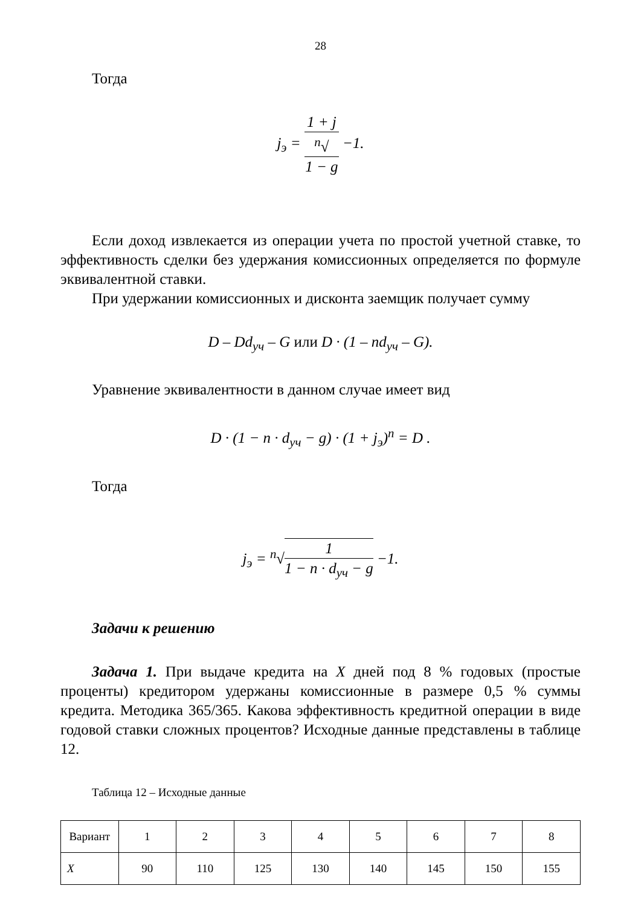28
Тогда
j<sub>э</sub> = 1 + j <sup>n</sup>√
1 − g −1.
Если доход извлекается из операции учета по простой учетной ставке, то эффективность сделки без удержания комиссионных определяется по формуле эквивалентной ставки.
При удержании комиссионных и дисконта заемщик получает сумму
D – Dd<sub>уч</sub> – G или D · (1 – nd<sub>уч</sub> – G).
Уравнение эквивалентности в данном случае имеет вид
D · (1 − n · d<sub>уч</sub> − g) · (1 + j<sub>э</sub>)<sup>n</sup> = D .
Тогда
j<sub>э</sub> = <sup>n</sup>√1 1 − n · d<sub>уч</sub> − g −1.
Задачи к решению
Задача 1. При выдаче кредита на X дней под 8 % годовых (простые проценты) кредитором удержаны комиссионные в размере 0,5 % суммы кредита. Методика 365/365. Какова эффективность кредитной операции в виде годовой ставки сложных процентов? Исходные данные представлены в таблице 12.
Таблица 12 – Исходные данные
| Вариант | 1 | 2 | 3 | 4 | 5 | 6 | 7 | 8 |
| X | 90 | 110 | 125 | 130 | 140 | 145 | 150 | 155 |